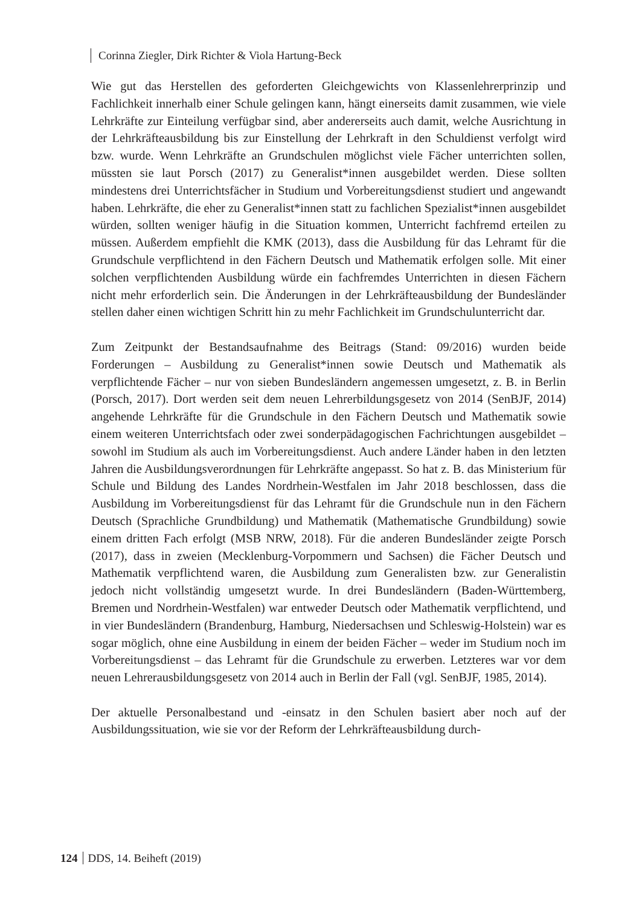Corinna Ziegler, Dirk Richter & Viola Hartung-Beck
Wie gut das Herstellen des geforderten Gleichgewichts von Klassenlehrerprinzip und Fachlichkeit innerhalb einer Schule gelingen kann, hängt einerseits damit zusammen, wie viele Lehrkräfte zur Einteilung verfügbar sind, aber andererseits auch damit, welche Ausrichtung in der Lehrkräfteausbildung bis zur Einstellung der Lehrkraft in den Schuldienst verfolgt wird bzw. wurde. Wenn Lehrkräfte an Grundschulen möglichst viele Fächer unterrichten sollen, müssten sie laut Porsch (2017) zu Generalist*innen ausgebildet werden. Diese sollten mindestens drei Unterrichtsfächer in Studium und Vorbereitungsdienst studiert und angewandt haben. Lehrkräfte, die eher zu Generalist*innen statt zu fachlichen Spezialist*innen ausgebildet würden, sollten weniger häufig in die Situation kommen, Unterricht fachfremd erteilen zu müssen. Außerdem empfiehlt die KMK (2013), dass die Ausbildung für das Lehramt für die Grundschule verpflichtend in den Fächern Deutsch und Mathematik erfolgen solle. Mit einer solchen verpflichtenden Ausbildung würde ein fachfremdes Unterrichten in diesen Fächern nicht mehr erforderlich sein. Die Änderungen in der Lehrkräfteausbildung der Bundesländer stellen daher einen wichtigen Schritt hin zu mehr Fachlichkeit im Grundschulunterricht dar.
Zum Zeitpunkt der Bestandsaufnahme des Beitrags (Stand: 09/2016) wurden beide Forderungen – Ausbildung zu Generalist*innen sowie Deutsch und Mathematik als verpflichtende Fächer – nur von sieben Bundesländern angemessen umgesetzt, z. B. in Berlin (Porsch, 2017). Dort werden seit dem neuen Lehrerbildungsgesetz von 2014 (SenBJF, 2014) angehende Lehrkräfte für die Grundschule in den Fächern Deutsch und Mathematik sowie einem weiteren Unterrichtsfach oder zwei sonderpädagogischen Fachrichtungen ausgebildet – sowohl im Studium als auch im Vorbereitungsdienst. Auch andere Länder haben in den letzten Jahren die Ausbildungsverordnungen für Lehrkräfte angepasst. So hat z. B. das Ministerium für Schule und Bildung des Landes Nordrhein-Westfalen im Jahr 2018 beschlossen, dass die Ausbildung im Vorbereitungsdienst für das Lehramt für die Grundschule nun in den Fächern Deutsch (Sprachliche Grundbildung) und Mathematik (Mathematische Grundbildung) sowie einem dritten Fach erfolgt (MSB NRW, 2018). Für die anderen Bundesländer zeigte Porsch (2017), dass in zweien (Mecklenburg-Vorpommern und Sachsen) die Fächer Deutsch und Mathematik verpflichtend waren, die Ausbildung zum Generalisten bzw. zur Generalistin jedoch nicht vollständig umgesetzt wurde. In drei Bundesländern (Baden-Württemberg, Bremen und Nordrhein-Westfalen) war entweder Deutsch oder Mathematik verpflichtend, und in vier Bundesländern (Brandenburg, Hamburg, Niedersachsen und Schleswig-Holstein) war es sogar möglich, ohne eine Ausbildung in einem der beiden Fächer – weder im Studium noch im Vorbereitungsdienst – das Lehramt für die Grundschule zu erwerben. Letzteres war vor dem neuen Lehrerausbildungsgesetz von 2014 auch in Berlin der Fall (vgl. SenBJF, 1985, 2014).
Der aktuelle Personalbestand und -einsatz in den Schulen basiert aber noch auf der Ausbildungssituation, wie sie vor der Reform der Lehrkräfteausbildung durch-
124 DDS, 14. Beiheft (2019)